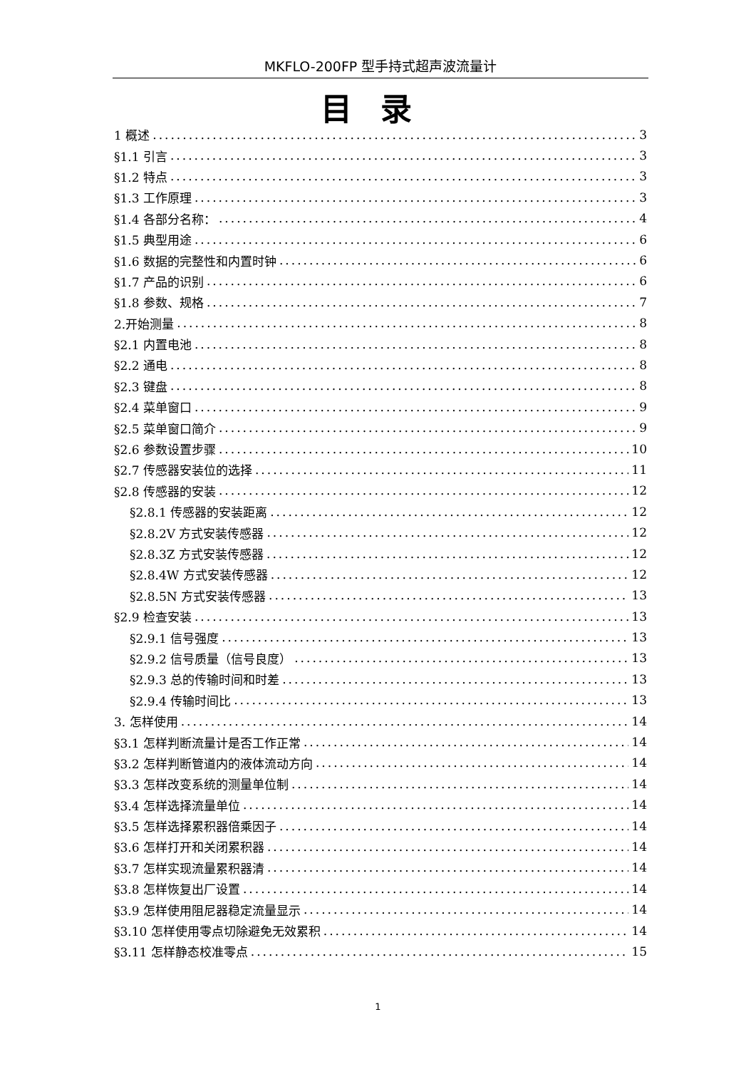MKFLO-200FP 型手持式超声波流量计
目录
1 概述 3
§1.1 引言 3
§1.2 特点 3
§1.3 工作原理 3
§1.4 各部分名称： 4
§1.5 典型用途 6
§1.6 数据的完整性和内置时钟 6
§1.7 产品的识别 6
§1.8 参数、规格 7
2.开始测量 8
§2.1 内置电池 8
§2.2 通电 8
§2.3 键盘 8
§2.4 菜单窗口 9
§2.5 菜单窗口简介 9
§2.6 参数设置步骤 10
§2.7 传感器安装位的选择 11
§2.8 传感器的安装 12
§2.8.1 传感器的安装距离 12
§2.8.2V 方式安装传感器 12
§2.8.3Z 方式安装传感器 12
§2.8.4W 方式安装传感器 12
§2.8.5N 方式安装传感器 13
§2.9 检查安装 13
§2.9.1 信号强度 13
§2.9.2 信号质量（信号良度） 13
§2.9.3 总的传输时间和时差 13
§2.9.4 传输时间比 13
3. 怎样使用 14
§3.1 怎样判断流量计是否工作正常 14
§3.2 怎样判断管道内的液体流动方向 14
§3.3 怎样改变系统的测量单位制 14
§3.4 怎样选择流量单位 14
§3.5 怎样选择累积器倍乘因子 14
§3.6 怎样打开和关闭累积器 14
§3.7 怎样实现流量累积器清 14
§3.8 怎样恢复出厂设置 14
§3.9 怎样使用阻尼器稳定流量显示 14
§3.10 怎样使用零点切除避免无效累积 14
§3.11 怎样静态校准零点 15
1